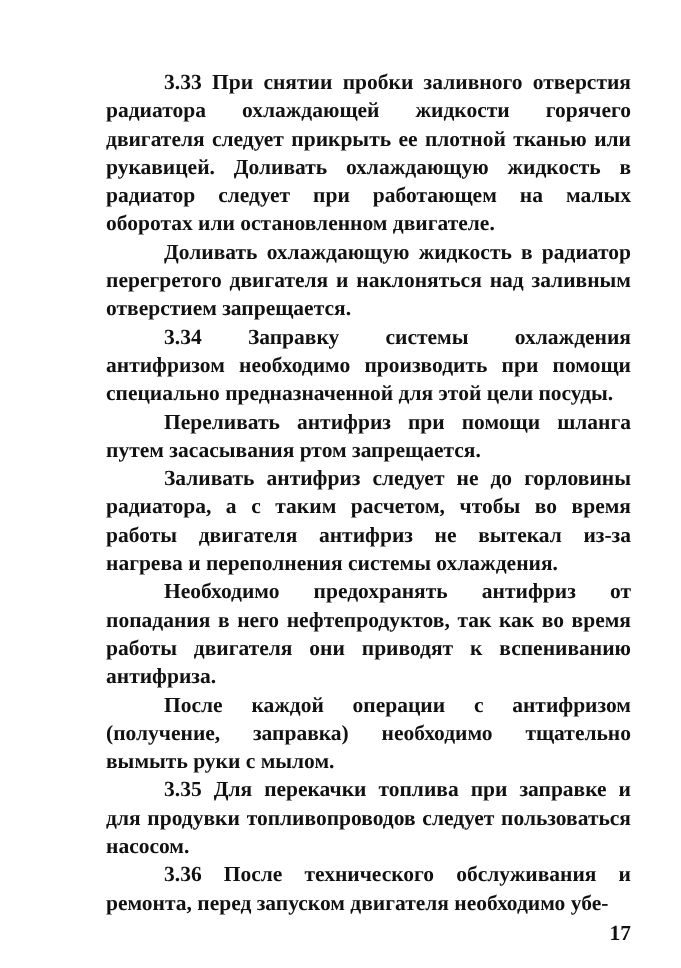3.33 При снятии пробки заливного отверстия радиатора охлаждающей жидкости горячего двигателя следует прикрыть ее плотной тканью или рукавицей. Доливать охлаждающую жидкость в радиатор следует при работающем на малых оборотах или остановленном двигателе.
Доливать охлаждающую жидкость в радиатор перегретого двигателя и наклоняться над заливным отверстием запрещается.
3.34 Заправку системы охлаждения антифризом необходимо производить при помощи специально предназначенной для этой цели посуды.
Переливать антифриз при помощи шланга путем засасывания ртом запрещается.
Заливать антифриз следует не до горловины радиатора, а с таким расчетом, чтобы во время работы двигателя антифриз не вытекал из-за нагрева и переполнения системы охлаждения.
Необходимо предохранять антифриз от попадания в него нефтепродуктов, так как во время работы двигателя они приводят к вспениванию антифриза.
После каждой операции с антифризом (получение, заправка) необходимо тщательно вымыть руки с мылом.
3.35 Для перекачки топлива при заправке и для продувки топливопроводов следует пользоваться насосом.
3.36 После технического обслуживания и ремонта, перед запуском двигателя необходимо убе-
17